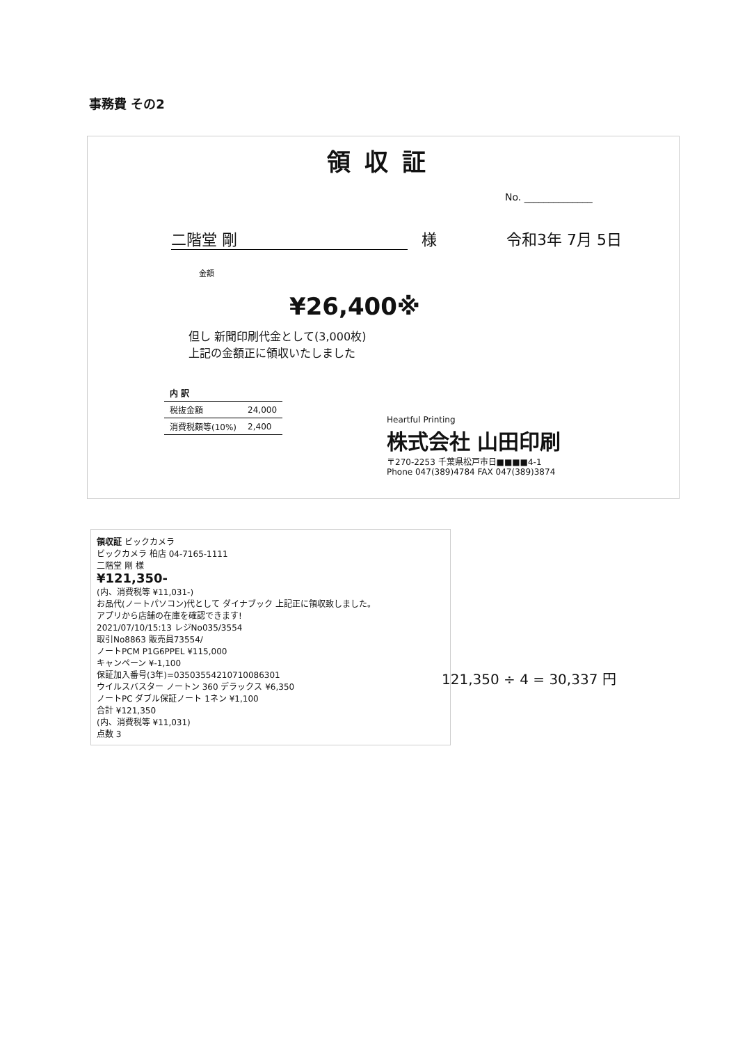事務費 その2
領収証
No. ______________
二階堂 剛 様 令和3年 7月 5日
金額
¥26,400※
但し 新聞印刷代金として(3,000枚)
上記の金額正に領収いたしました
| 内 訳 | |
| --- | --- |
| 税抜金額 | 24,000 |
| 消費税額等(10%) | 2,400 |
Heartful Printing
株式会社 山田印刷
〒270-2253 千葉県松戸市日■■■■4-1
Phone 047(389)4784 FAX 047(389)3874
領収証 ビックカメラ
ビックカメラ 柏店 04-7165-1111
二階堂 剛 様
¥121,350-
(内、消費税等 ¥11,031-)
お品代(ノートパソコン)代として ダイナブック 上記正に領収致しました。
アプリから店舗の在庫を確認できます!
2021/07/10/15:13 レジNo035/3554
取引No8863 販売員73554/
ノートPCM P1G6PPEL ¥115,000
キャンペーン ¥-1,100
保証加入番号(3年)=03503554210710086301
ウイルスバスター ノートン 360 デラックス ¥6,350
ノートPC ダブル保証ノート 1ネン ¥1,100
合計 ¥121,350
(内、消費税等 ¥11,031)
点数 3
121,350 ÷ 4 = 30,337 円